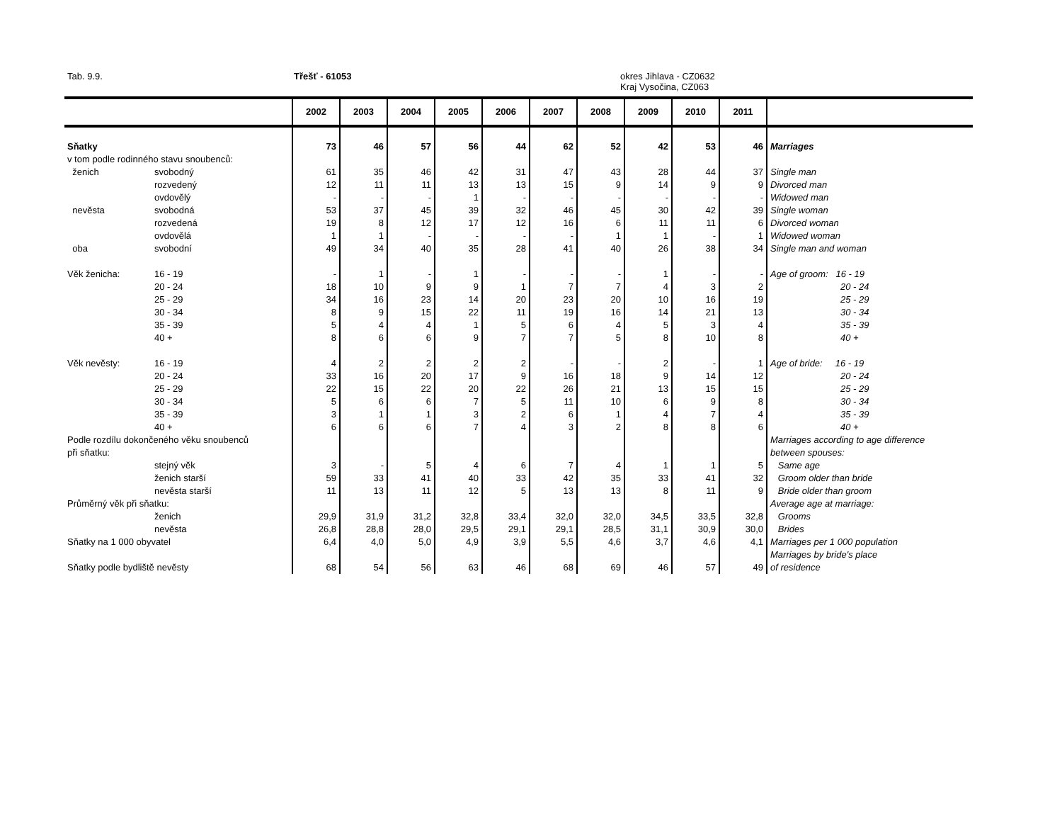Tab. 9.9. Třešť - 61053
okres Jihlava - CZ0632
Kraj Vysočina, CZ063
| | | 2002 | 2003 | 2004 | 2005 | 2006 | 2007 | 2008 | 2009 | 2010 | 2011 | |
| --- | --- | --- | --- | --- | --- | --- | --- | --- | --- | --- | --- | --- |
| Sňatky | | 73 | 46 | 57 | 56 | 44 | 62 | 52 | 42 | 53 | 46 | Marriages |
| v tom podle rodinného stavu snoubenců: | | | | | | | | | | | | |
| ženich | svobodný | 61 | 35 | 46 | 42 | 31 | 47 | 43 | 28 | 44 | 37 | Single man |
| | rozvedený | 12 | 11 | 11 | 13 | 13 | 15 | 9 | 14 | 9 | 9 | Divorced man |
| | ovdovělý | - | - | - | 1 | - | - | - | - | - | - | Widowed man |
| nevěsta | svobodná | 53 | 37 | 45 | 39 | 32 | 46 | 45 | 30 | 42 | 39 | Single woman |
| | rozvedená | 19 | 8 | 12 | 17 | 12 | 16 | 6 | 11 | 11 | 6 | Divorced woman |
| | ovdovělá | 1 | 1 | - | - | - | - | 1 | 1 | - | 1 | Widowed woman |
| oba | svobodní | 49 | 34 | 40 | 35 | 28 | 41 | 40 | 26 | 38 | 34 | Single man and woman |
| Věk ženicha: | 16 - 19 | - | 1 | - | 1 | - | - | - | 1 | - | - | Age of groom: 16 - 19 |
| | 20 - 24 | 18 | 10 | 9 | 9 | 1 | 7 | 7 | 4 | 3 | 2 | 20 - 24 |
| | 25 - 29 | 34 | 16 | 23 | 14 | 20 | 23 | 20 | 10 | 16 | 19 | 25 - 29 |
| | 30 - 34 | 8 | 9 | 15 | 22 | 11 | 19 | 16 | 14 | 21 | 13 | 30 - 34 |
| | 35 - 39 | 5 | 4 | 4 | 1 | 5 | 6 | 4 | 5 | 3 | 4 | 35 - 39 |
| | 40 + | 8 | 6 | 6 | 9 | 7 | 7 | 5 | 8 | 10 | 8 | 40 + |
| Věk nevěsty: | 16 - 19 | 4 | 2 | 2 | 2 | 2 | - | - | 2 | - | 1 | Age of bride: 16 - 19 |
| | 20 - 24 | 33 | 16 | 20 | 17 | 9 | 16 | 18 | 9 | 14 | 12 | 20 - 24 |
| | 25 - 29 | 22 | 15 | 22 | 20 | 22 | 26 | 21 | 13 | 15 | 15 | 25 - 29 |
| | 30 - 34 | 5 | 6 | 6 | 7 | 5 | 11 | 10 | 6 | 9 | 8 | 30 - 34 |
| | 35 - 39 | 3 | 1 | 1 | 3 | 2 | 6 | 1 | 4 | 7 | 4 | 35 - 39 |
| | 40 + | 6 | 6 | 6 | 7 | 4 | 3 | 2 | 8 | 8 | 6 | 40 + |
| Podle rozdílu dokončeného věku snoubenců | | | | | | | | | | | | Marriages according to age difference |
| při sňatku: | | | | | | | | | | | | between spouses: |
| | stejný věk | 3 | - | 5 | 4 | 6 | 7 | 4 | 1 | 1 | 5 | Same age |
| | ženich starší | 59 | 33 | 41 | 40 | 33 | 42 | 35 | 33 | 41 | 32 | Groom older than bride |
| | nevěsta starší | 11 | 13 | 11 | 12 | 5 | 13 | 13 | 8 | 11 | 9 | Bride older than groom |
| Průměrný věk při sňatku: | | | | | | | | | | | | Average age at marriage: |
| | ženich | 29,9 | 31,9 | 31,2 | 32,8 | 33,4 | 32,0 | 32,0 | 34,5 | 33,5 | 32,8 | Grooms |
| | nevěsta | 26,8 | 28,8 | 28,0 | 29,5 | 29,1 | 29,1 | 28,5 | 31,1 | 30,9 | 30,0 | Brides |
| Sňatky na 1 000 obyvatel | | 6,4 | 4,0 | 5,0 | 4,9 | 3,9 | 5,5 | 4,6 | 3,7 | 4,6 | 4,1 | Marriages per 1 000 population |
| | | | | | | | | | | | | Marriages by bride's place |
| Sňatky podle bydliště nevěsty | | 68 | 54 | 56 | 63 | 46 | 68 | 69 | 46 | 57 | 49 | of residence |